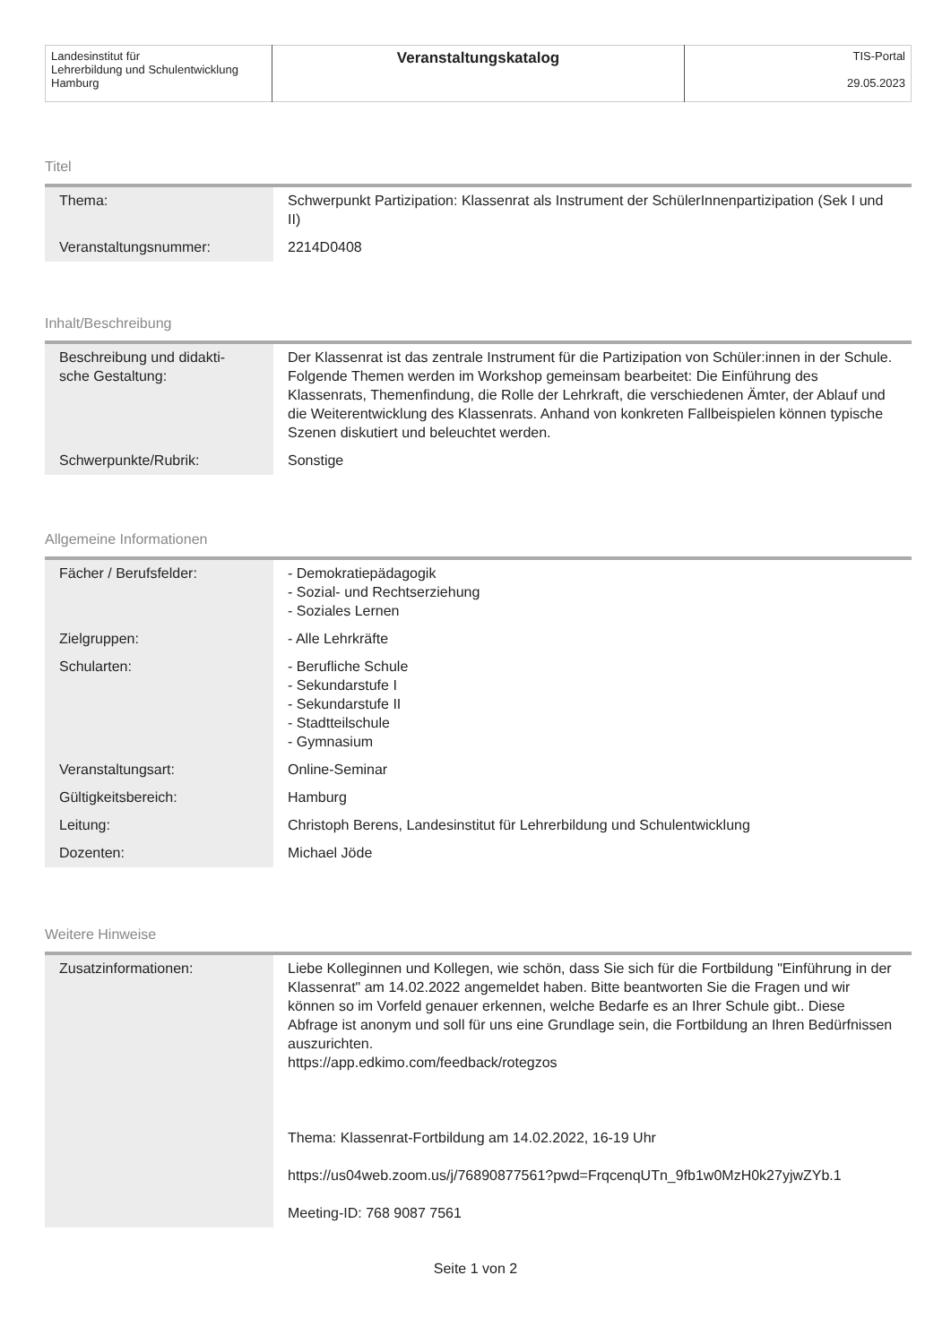| Landesinstitut für Lehrerbildung und Schulentwicklung Hamburg | Veranstaltungskatalog | TIS-Portal 29.05.2023 |
Titel
| Thema: | Schwerpunkt Partizipation: Klassenrat als Instrument der SchülerInnenpartizipation (Sek I und II) |
| Veranstaltungsnummer: | 2214D0408 |
Inhalt/Beschreibung
| Beschreibung und didakti- sche Gestaltung: | Der Klassenrat ist das zentrale Instrument für die Partizipation von Schüler:innen in der Schule. Folgende Themen werden im Workshop gemeinsam bearbeitet: Die Einführung des Klassenrats, Themenfindung, die Rolle der Lehrkraft, die verschiedenen Ämter, der Ablauf und die Weiterentwicklung des Klassenrats. Anhand von konkreten Fallbeispielen können typische Szenen diskutiert und beleuchtet werden. |
| Schwerpunkte/Rubrik: | Sonstige |
Allgemeine Informationen
| Fächer / Berufsfelder: | - Demokratiepädagogik - Sozial- und Rechtserziehung - Soziales Lernen |
| Zielgruppen: | - Alle Lehrkräfte |
| Schularten: | - Berufliche Schule - Sekundarstufe I - Sekundarstufe II - Stadtteilschule - Gymnasium |
| Veranstaltungsart: | Online-Seminar |
| Gültigkeitsbereich: | Hamburg |
| Leitung: | Christoph Berens, Landesinstitut für Lehrerbildung und Schulentwicklung |
| Dozenten: | Michael Jöde |
Weitere Hinweise
| Zusatzinformationen: | Liebe Kolleginnen und Kollegen, wie schön, dass Sie sich für die Fortbildung "Einführung in der Klassenrat" am 14.02.2022 angemeldet haben. Bitte beantworten Sie die Fragen und wir können so im Vorfeld genauer erkennen, welche Bedarfe es an Ihrer Schule gibt.. Diese Abfrage ist anonym und soll für uns eine Grundlage sein, die Fortbildung an Ihren Bedürfnissen auszurichten. https://app.edkimo.com/feedback/rotegzos Thema: Klassenrat-Fortbildung am 14.02.2022, 16-19 Uhr https://us04web.zoom.us/j/76890877561?pwd=FrqcenqUTn_9fb1w0MzH0k27yjwZYb.1 Meeting-ID: 768 9087 7561 |
Seite 1 von 2